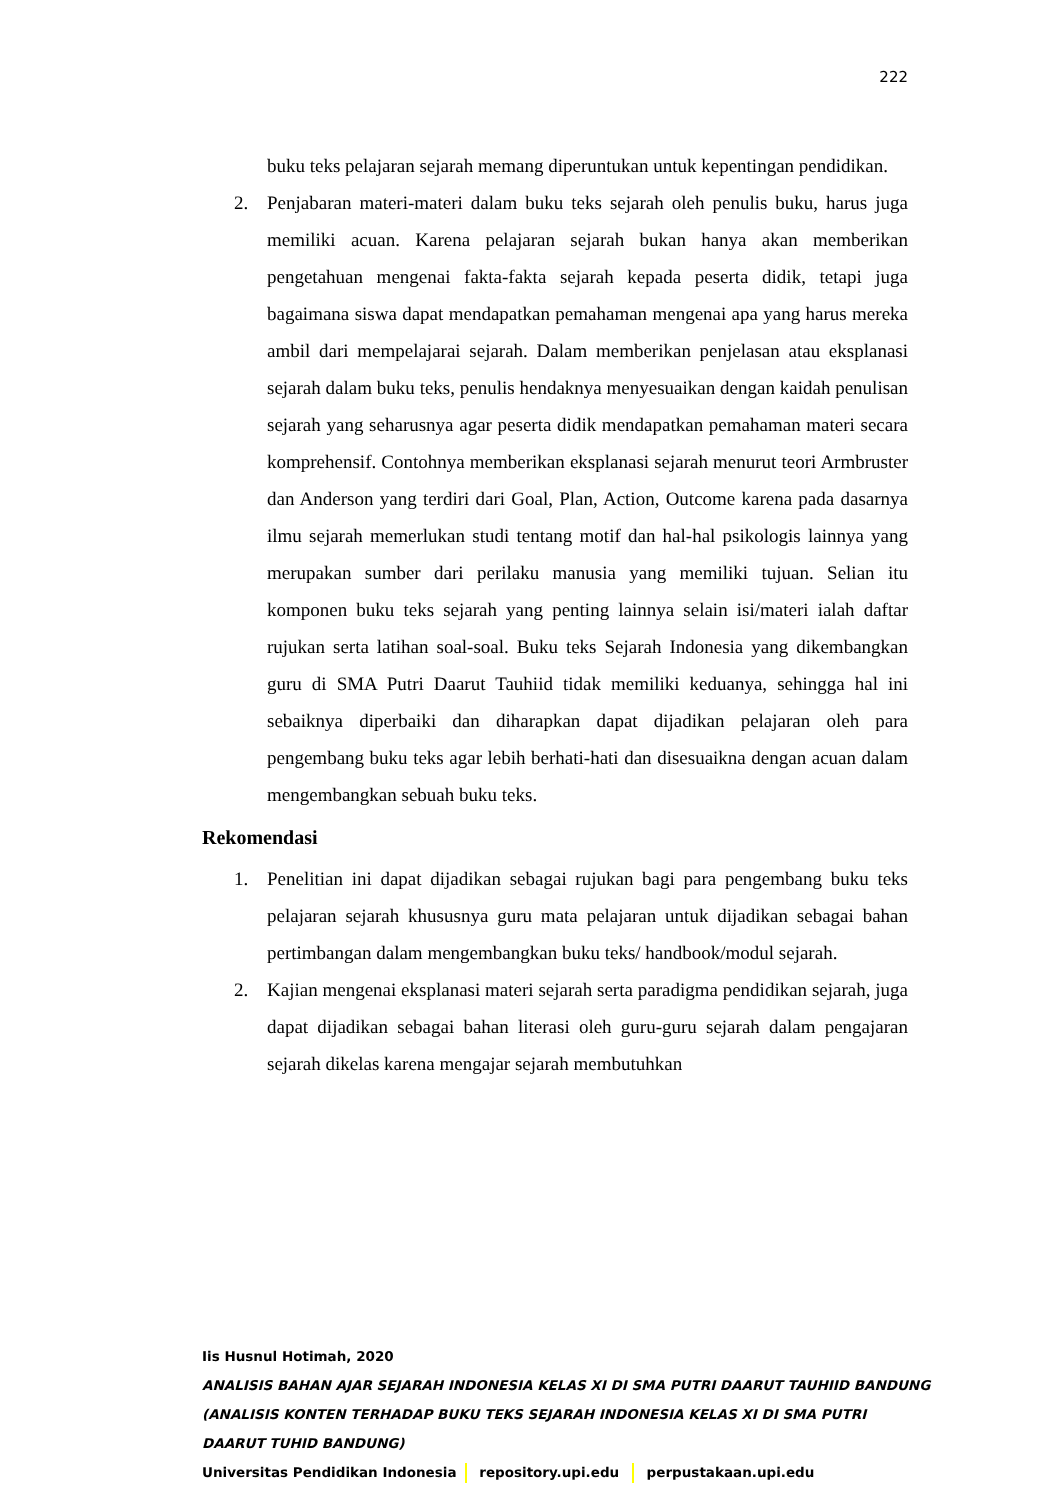222
buku teks pelajaran sejarah memang diperuntukan untuk kepentingan pendidikan.
2. Penjabaran materi-materi dalam buku teks sejarah oleh penulis buku, harus juga memiliki acuan. Karena pelajaran sejarah bukan hanya akan memberikan pengetahuan mengenai fakta-fakta sejarah kepada peserta didik, tetapi juga bagaimana siswa dapat mendapatkan pemahaman mengenai apa yang harus mereka ambil dari mempelajarai sejarah. Dalam memberikan penjelasan atau eksplanasi sejarah dalam buku teks, penulis hendaknya menyesuaikan dengan kaidah penulisan sejarah yang seharusnya agar peserta didik mendapatkan pemahaman materi secara komprehensif. Contohnya memberikan eksplanasi sejarah menurut teori Armbruster dan Anderson yang terdiri dari Goal, Plan, Action, Outcome karena pada dasarnya ilmu sejarah memerlukan studi tentang motif dan hal-hal psikologis lainnya yang merupakan sumber dari perilaku manusia yang memiliki tujuan. Selian itu komponen buku teks sejarah yang penting lainnya selain isi/materi ialah daftar rujukan serta latihan soal-soal. Buku teks Sejarah Indonesia yang dikembangkan guru di SMA Putri Daarut Tauhiid tidak memiliki keduanya, sehingga hal ini sebaiknya diperbaiki dan diharapkan dapat dijadikan pelajaran oleh para pengembang buku teks agar lebih berhati-hati dan disesuaikna dengan acuan dalam mengembangkan sebuah buku teks.
Rekomendasi
1. Penelitian ini dapat dijadikan sebagai rujukan bagi para pengembang buku teks pelajaran sejarah khususnya guru mata pelajaran untuk dijadikan sebagai bahan pertimbangan dalam mengembangkan buku teks/ handbook/modul sejarah.
2. Kajian mengenai eksplanasi materi sejarah serta paradigma pendidikan sejarah, juga dapat dijadikan sebagai bahan literasi oleh guru-guru sejarah dalam pengajaran sejarah dikelas karena mengajar sejarah membutuhkan
Iis Husnul Hotimah, 2020
ANALISIS BAHAN AJAR SEJARAH INDONESIA KELAS XI DI SMA PUTRI DAARUT TAUHIID BANDUNG
(ANALISIS KONTEN TERHADAP BUKU TEKS SEJARAH INDONESIA KELAS XI DI SMA PUTRI
DAARUT TUHID BANDUNG)
Universitas Pendidikan Indonesia repository.upi.edu perpustakaan.upi.edu